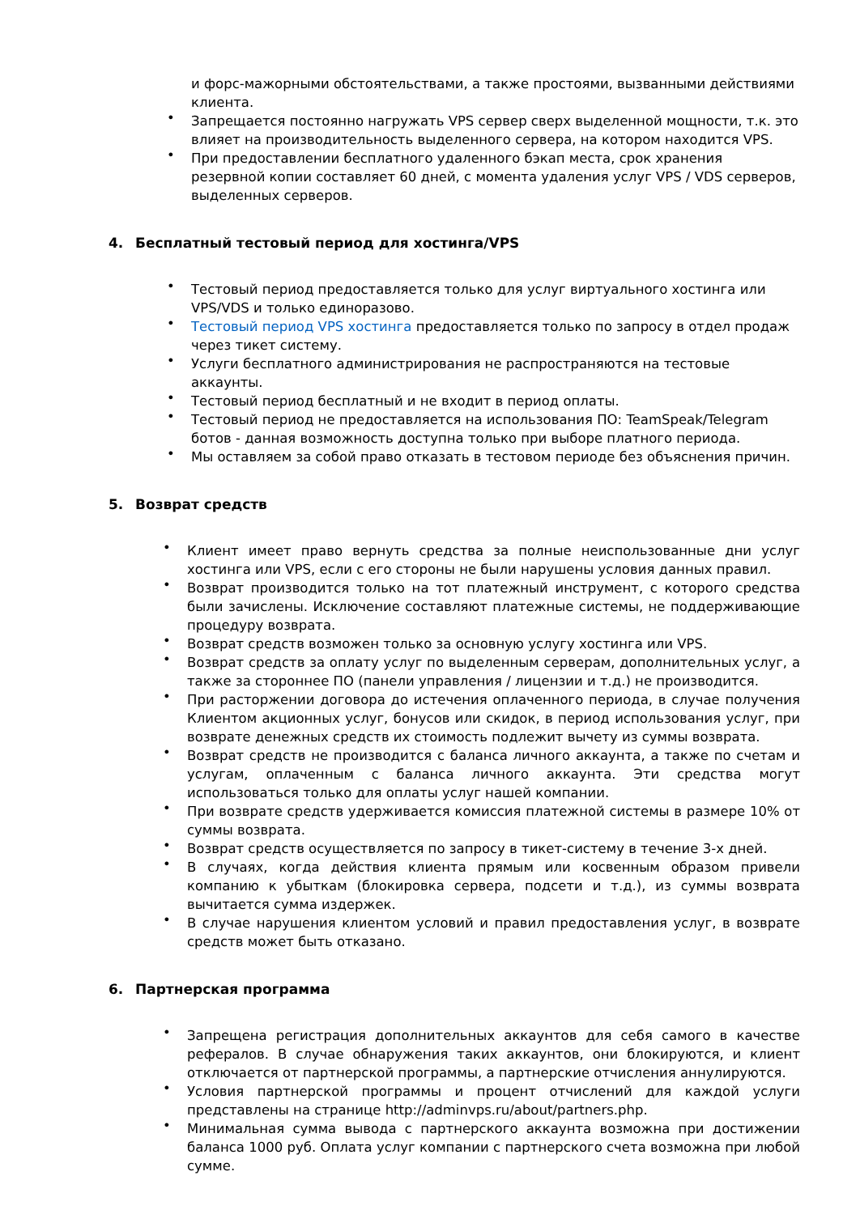и форс-мажорными обстоятельствами, а также простоями, вызванными действиями клиента.
• Запрещается постоянно нагружать VPS сервер сверх выделенной мощности, т.к. это влияет на производительность выделенного сервера, на котором находится VPS.
• При предоставлении бесплатного удаленного бэкап места, срок хранения резервной копии составляет 60 дней, с момента удаления услуг VPS / VDS серверов, выделенных серверов.
4. Бесплатный тестовый период для хостинга/VPS
• Тестовый период предоставляется только для услуг виртуального хостинга или VPS/VDS и только единоразово.
• Тестовый период VPS хостинга предоставляется только по запросу в отдел продаж через тикет систему.
• Услуги бесплатного администрирования не распространяются на тестовые аккаунты.
• Тестовый период бесплатный и не входит в период оплаты.
• Тестовый период не предоставляется на использования ПО: TeamSpeak/Telegram ботов - данная возможность доступна только при выборе платного периода.
• Мы оставляем за собой право отказать в тестовом периоде без объяснения причин.
5. Возврат средств
• Клиент имеет право вернуть средства за полные неиспользованные дни услуг хостинга или VPS, если с его стороны не были нарушены условия данных правил.
• Возврат производится только на тот платежный инструмент, с которого средства были зачислены. Исключение составляют платежные системы, не поддерживающие процедуру возврата.
• Возврат средств возможен только за основную услугу хостинга или VPS.
• Возврат средств за оплату услуг по выделенным серверам, дополнительных услуг, а также за стороннее ПО (панели управления / лицензии и т.д.) не производится.
• При расторжении договора до истечения оплаченного периода, в случае получения Клиентом акционных услуг, бонусов или скидок, в период использования услуг, при возврате денежных средств их стоимость подлежит вычету из суммы возврата.
• Возврат средств не производится с баланса личного аккаунта, а также по счетам и услугам, оплаченным с баланса личного аккаунта. Эти средства могут использоваться только для оплаты услуг нашей компании.
• При возврате средств удерживается комиссия платежной системы в размере 10% от суммы возврата.
• Возврат средств осуществляется по запросу в тикет-систему в течение 3-х дней.
• В случаях, когда действия клиента прямым или косвенным образом привели компанию к убыткам (блокировка сервера, подсети и т.д.), из суммы возврата вычитается сумма издержек.
• В случае нарушения клиентом условий и правил предоставления услуг, в возврате средств может быть отказано.
6. Партнерская программа
• Запрещена регистрация дополнительных аккаунтов для себя самого в качестве рефералов. В случае обнаружения таких аккаунтов, они блокируются, и клиент отключается от партнерской программы, а партнерские отчисления аннулируются.
• Условия партнерской программы и процент отчислений для каждой услуги представлены на странице http://adminvps.ru/about/partners.php.
• Минимальная сумма вывода с партнерского аккаунта возможна при достижении баланса 1000 руб. Оплата услуг компании с партнерского счета возможна при любой сумме.